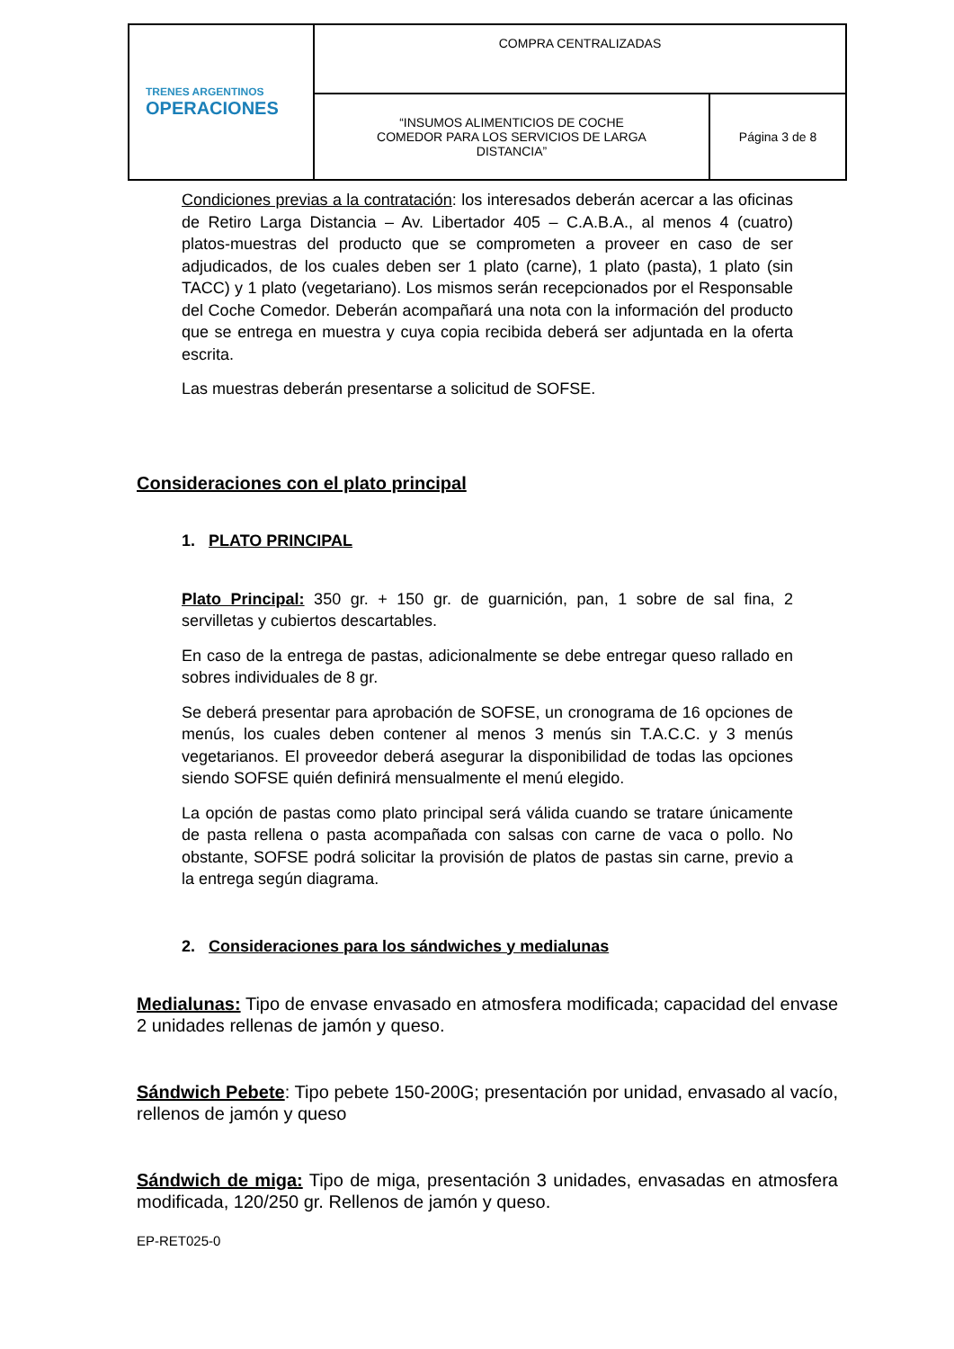| TRENES ARGENTINOS OPERACIONES | COMPRA CENTRALIZADAS | |
| | “INSUMOS ALIMENTICIOS DE COCHE COMEDOR PARA LOS SERVICIOS DE LARGA DISTANCIA” | Página 3 de 8 |
Condiciones previas a la contratación: los interesados deberán acercar a las oficinas de Retiro Larga Distancia – Av. Libertador 405 – C.A.B.A., al menos 4 (cuatro) platos-muestras del producto que se comprometen a proveer en caso de ser adjudicados, de los cuales deben ser 1 plato (carne), 1 plato (pasta), 1 plato (sin TACC) y 1 plato (vegetariano). Los mismos serán recepcionados por el Responsable del Coche Comedor. Deberán acompañará una nota con la información del producto que se entrega en muestra y cuya copia recibida deberá ser adjuntada en la oferta escrita.
Las muestras deberán presentarse a solicitud de SOFSE.
Consideraciones con el plato principal
1. PLATO PRINCIPAL
Plato Principal: 350 gr. + 150 gr. de guarnición, pan, 1 sobre de sal fina, 2 servilletas y cubiertos descartables.
En caso de la entrega de pastas, adicionalmente se debe entregar queso rallado en sobres individuales de 8 gr.
Se deberá presentar para aprobación de SOFSE, un cronograma de 16 opciones de menús, los cuales deben contener al menos 3 menús sin T.A.C.C. y 3 menús vegetarianos. El proveedor deberá asegurar la disponibilidad de todas las opciones siendo SOFSE quién definirá mensualmente el menú elegido.
La opción de pastas como plato principal será válida cuando se tratare únicamente de pasta rellena o pasta acompañada con salsas con carne de vaca o pollo. No obstante, SOFSE podrá solicitar la provisión de platos de pastas sin carne, previo a la entrega según diagrama.
2. Consideraciones para los sándwiches y medialunas
Medialunas: Tipo de envase envasado en atmosfera modificada; capacidad del envase 2 unidades rellenas de jamón y queso.
Sándwich Pebete: Tipo pebete 150-200G; presentación por unidad, envasado al vacío, rellenos de jamón y queso
Sándwich de miga: Tipo de miga, presentación 3 unidades, envasadas en atmosfera modificada, 120/250 gr. Rellenos de jamón y queso.
EP-RET025-0